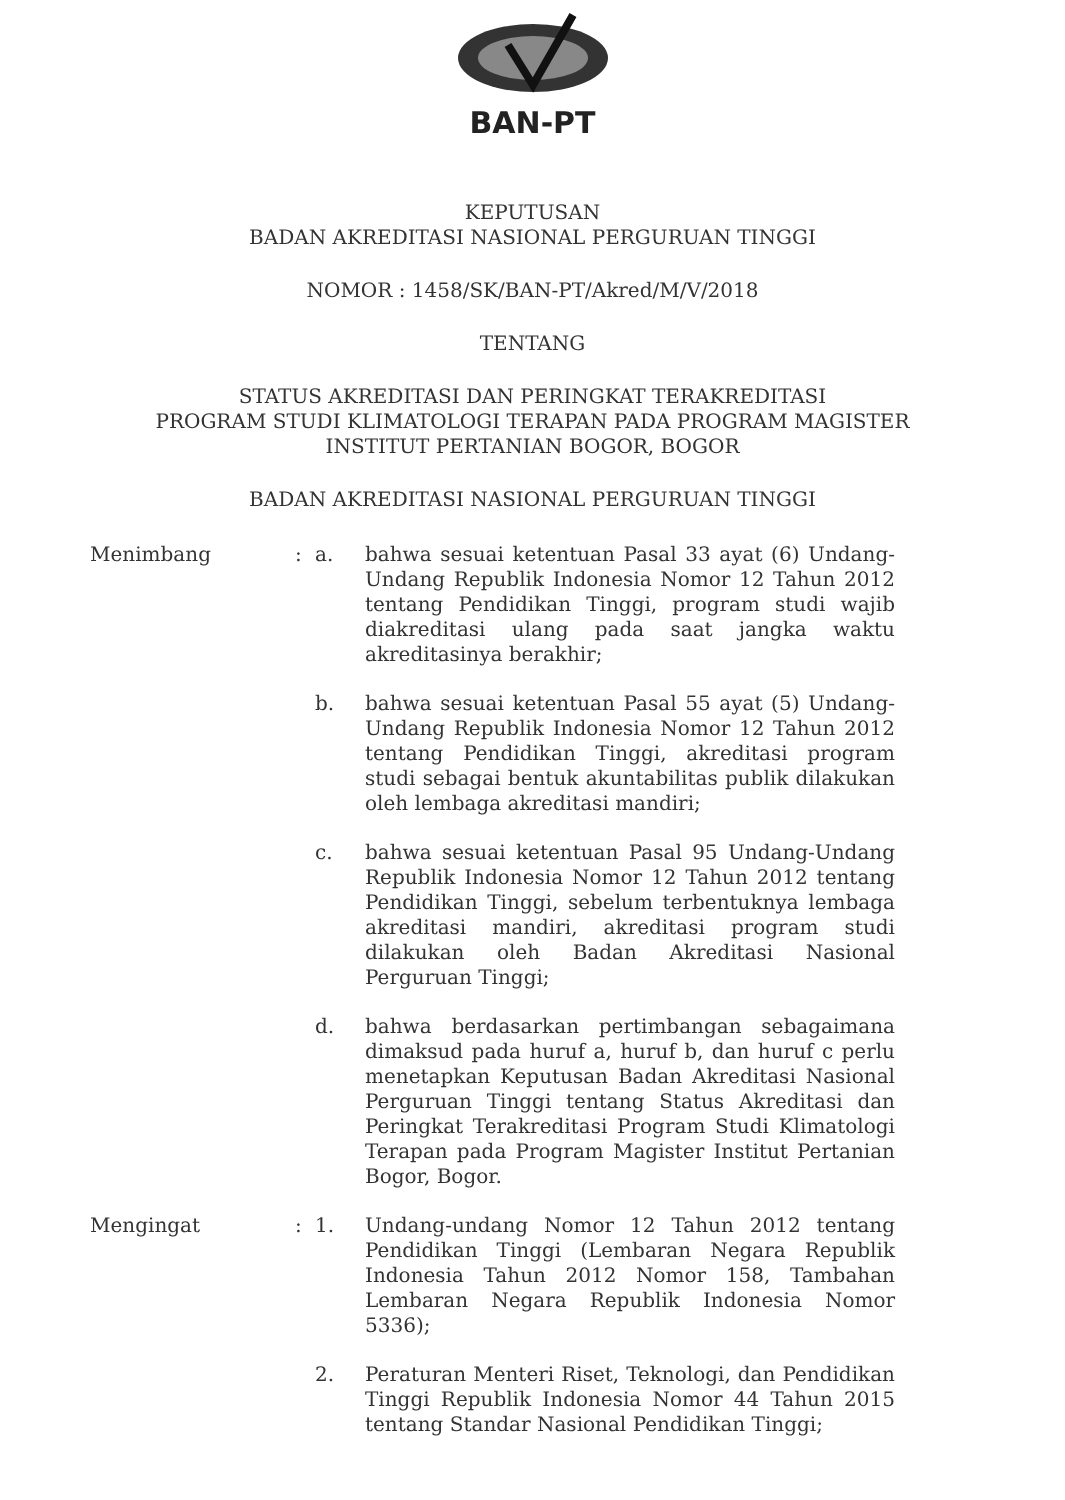BAN-PT
KEPUTUSAN
BADAN AKREDITASI NASIONAL PERGURUAN TINGGI
NOMOR : 1458/SK/BAN-PT/Akred/M/V/2018
TENTANG
STATUS AKREDITASI DAN PERINGKAT TERAKREDITASI
PROGRAM STUDI KLIMATOLOGI TERAPAN PADA PROGRAM MAGISTER
INSTITUT PERTANIAN BOGOR, BOGOR
BADAN AKREDITASI NASIONAL PERGURUAN TINGGI
Menimbang : a. bahwa sesuai ketentuan Pasal 33 ayat (6) Undang-Undang Republik Indonesia Nomor 12 Tahun 2012 tentang Pendidikan Tinggi, program studi wajib diakreditasi ulang pada saat jangka waktu akreditasinya berakhir;
b. bahwa sesuai ketentuan Pasal 55 ayat (5) Undang-Undang Republik Indonesia Nomor 12 Tahun 2012 tentang Pendidikan Tinggi, akreditasi program studi sebagai bentuk akuntabilitas publik dilakukan oleh lembaga akreditasi mandiri;
c. bahwa sesuai ketentuan Pasal 95 Undang-Undang Republik Indonesia Nomor 12 Tahun 2012 tentang Pendidikan Tinggi, sebelum terbentuknya lembaga akreditasi mandiri, akreditasi program studi dilakukan oleh Badan Akreditasi Nasional Perguruan Tinggi;
d. bahwa berdasarkan pertimbangan sebagaimana dimaksud pada huruf a, huruf b, dan huruf c perlu menetapkan Keputusan Badan Akreditasi Nasional Perguruan Tinggi tentang Status Akreditasi dan Peringkat Terakreditasi Program Studi Klimatologi Terapan pada Program Magister Institut Pertanian Bogor, Bogor.
Mengingat : 1. Undang-undang Nomor 12 Tahun 2012 tentang Pendidikan Tinggi (Lembaran Negara Republik Indonesia Tahun 2012 Nomor 158, Tambahan Lembaran Negara Republik Indonesia Nomor 5336);
2. Peraturan Menteri Riset, Teknologi, dan Pendidikan Tinggi Republik Indonesia Nomor 44 Tahun 2015 tentang Standar Nasional Pendidikan Tinggi;